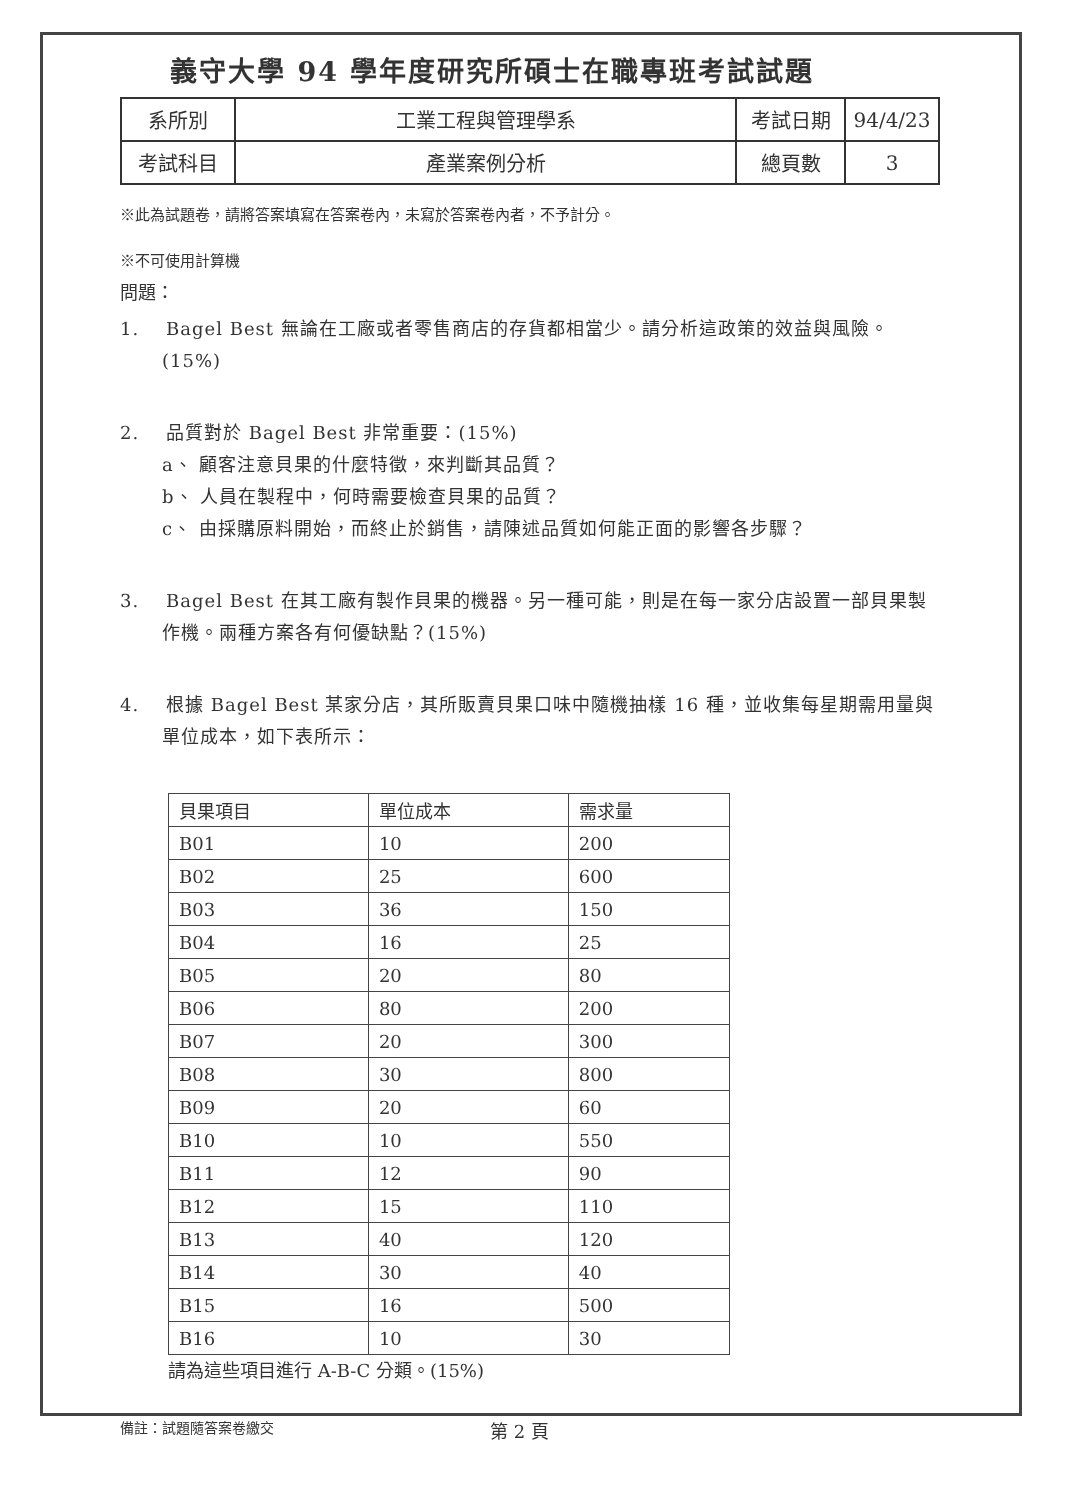義守大學 94 學年度研究所碩士在職專班考試試題
| 系所別 | 工業工程與管理學系 | 考試日期 | 94/4/23 |
| 考試科目 | 產業案例分析 | 總頁數 | 3 |
※此為試題卷，請將答案填寫在答案卷內，未寫於答案卷內者，不予計分。
※不可使用計算機
問題：
1. Bagel Best 無論在工廠或者零售商店的存貨都相當少。請分析這政策的效益與風險。(15%)
2. 品質對於 Bagel Best 非常重要：(15%)
a、 顧客注意貝果的什麼特徵，來判斷其品質？
b、 人員在製程中，何時需要檢查貝果的品質？
c、 由採購原料開始，而終止於銷售，請陳述品質如何能正面的影響各步驟？
3. Bagel Best 在其工廠有製作貝果的機器。另一種可能，則是在每一家分店設置一部貝果製作機。兩種方案各有何優缺點？(15%)
4. 根據 Bagel Best 某家分店，其所販賣貝果口味中隨機抽樣 16 種，並收集每星期需用量與單位成本，如下表所示：
| 貝果項目 | 單位成本 | 需求量 |
| --- | --- | --- |
| B01 | 10 | 200 |
| B02 | 25 | 600 |
| B03 | 36 | 150 |
| B04 | 16 | 25 |
| B05 | 20 | 80 |
| B06 | 80 | 200 |
| B07 | 20 | 300 |
| B08 | 30 | 800 |
| B09 | 20 | 60 |
| B10 | 10 | 550 |
| B11 | 12 | 90 |
| B12 | 15 | 110 |
| B13 | 40 | 120 |
| B14 | 30 | 40 |
| B15 | 16 | 500 |
| B16 | 10 | 30 |
請為這些項目進行 A-B-C 分類。(15%)
備註：試題隨答案卷繳交 第 2 頁